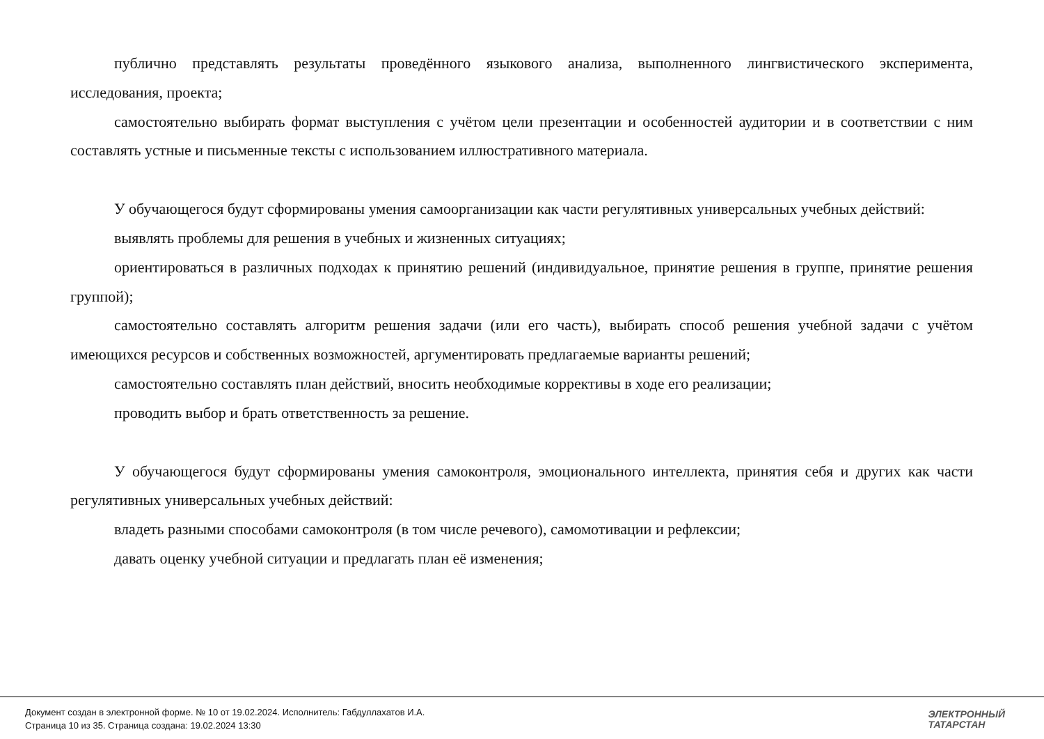публично представлять результаты проведённого языкового анализа, выполненного лингвистического эксперимента, исследования, проекта;
самостоятельно выбирать формат выступления с учётом цели презентации и особенностей аудитории и в соответствии с ним составлять устные и письменные тексты с использованием иллюстративного материала.
У обучающегося будут сформированы умения самоорганизации как части регулятивных универсальных учебных действий:
выявлять проблемы для решения в учебных и жизненных ситуациях;
ориентироваться в различных подходах к принятию решений (индивидуальное, принятие решения в группе, принятие решения группой);
самостоятельно составлять алгоритм решения задачи (или его часть), выбирать способ решения учебной задачи с учётом имеющихся ресурсов и собственных возможностей, аргументировать предлагаемые варианты решений;
самостоятельно составлять план действий, вносить необходимые коррективы в ходе его реализации;
проводить выбор и брать ответственность за решение.
У обучающегося будут сформированы умения самоконтроля, эмоционального интеллекта, принятия себя и других как части регулятивных универсальных учебных действий:
владеть разными способами самоконтроля (в том числе речевого), самомотивации и рефлексии;
давать оценку учебной ситуации и предлагать план её изменения;
Документ создан в электронной форме. № 10 от 19.02.2024. Исполнитель: Габдуллахатов И.А.
Страница 10 из 35. Страница создана: 19.02.2024 13:30
ЭЛЕКТРОННЫЙ
ТАТАРСТАН